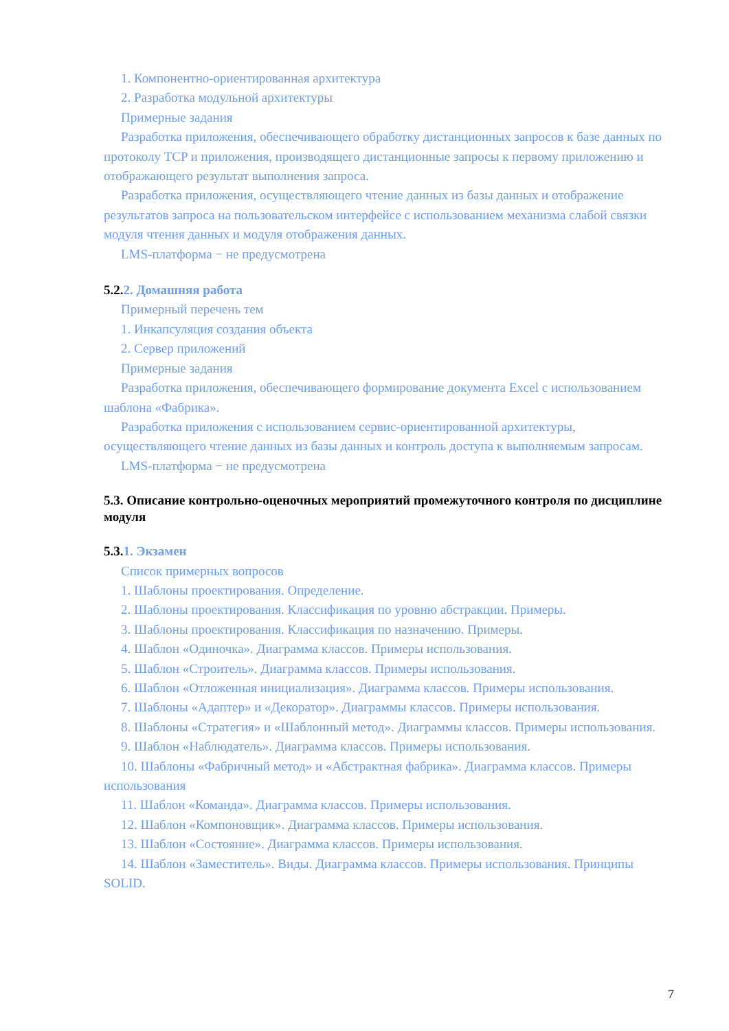1. Компонентно-ориентированная архитектура
2. Разработка модульной архитектуры
Примерные задания
Разработка приложения, обеспечивающего обработку дистанционных запросов к базе данных по протоколу TCP и приложения, производящего дистанционные запросы к первому приложению и отображающего результат выполнения запроса.
Разработка приложения, осуществляющего чтение данных из базы данных и отображение результатов запроса на пользовательском интерфейсе с использованием механизма слабой связки модуля чтения данных и модуля отображения данных.
LMS-платформа − не предусмотрена
5.2.2. Домашняя работа
Примерный перечень тем
1. Инкапсуляция создания объекта
2. Сервер приложений
Примерные задания
Разработка приложения, обеспечивающего формирование документа Excel с использованием шаблона «Фабрика».
Разработка приложения с использованием сервис-ориентированной архитектуры, осуществляющего чтение данных из базы данных и контроль доступа к выполняемым запросам.
LMS-платформа − не предусмотрена
5.3. Описание контрольно-оценочных мероприятий промежуточного контроля по дисциплине модуля
5.3.1. Экзамен
Список примерных вопросов
1. Шаблоны проектирования. Определение.
2. Шаблоны проектирования. Классификация по уровню абстракции. Примеры.
3. Шаблоны проектирования. Классификация по назначению. Примеры.
4. Шаблон «Одиночка». Диаграмма классов. Примеры использования.
5. Шаблон «Строитель». Диаграмма классов. Примеры использования.
6. Шаблон «Отложенная инициализация». Диаграмма классов. Примеры использования.
7. Шаблоны «Адаптер» и «Декоратор». Диаграммы классов. Примеры использования.
8. Шаблоны «Стратегия» и «Шаблонный метод». Диаграммы классов. Примеры использования.
9. Шаблон «Наблюдатель». Диаграмма классов. Примеры использования.
10. Шаблоны «Фабричный метод» и «Абстрактная фабрика». Диаграмма классов. Примеры использования
11. Шаблон «Команда». Диаграмма классов. Примеры использования.
12. Шаблон «Компоновщик». Диаграмма классов. Примеры использования.
13. Шаблон «Состояние». Диаграмма классов. Примеры использования.
14. Шаблон «Заместитель». Виды. Диаграмма классов. Примеры использования. Принципы SOLID.
7